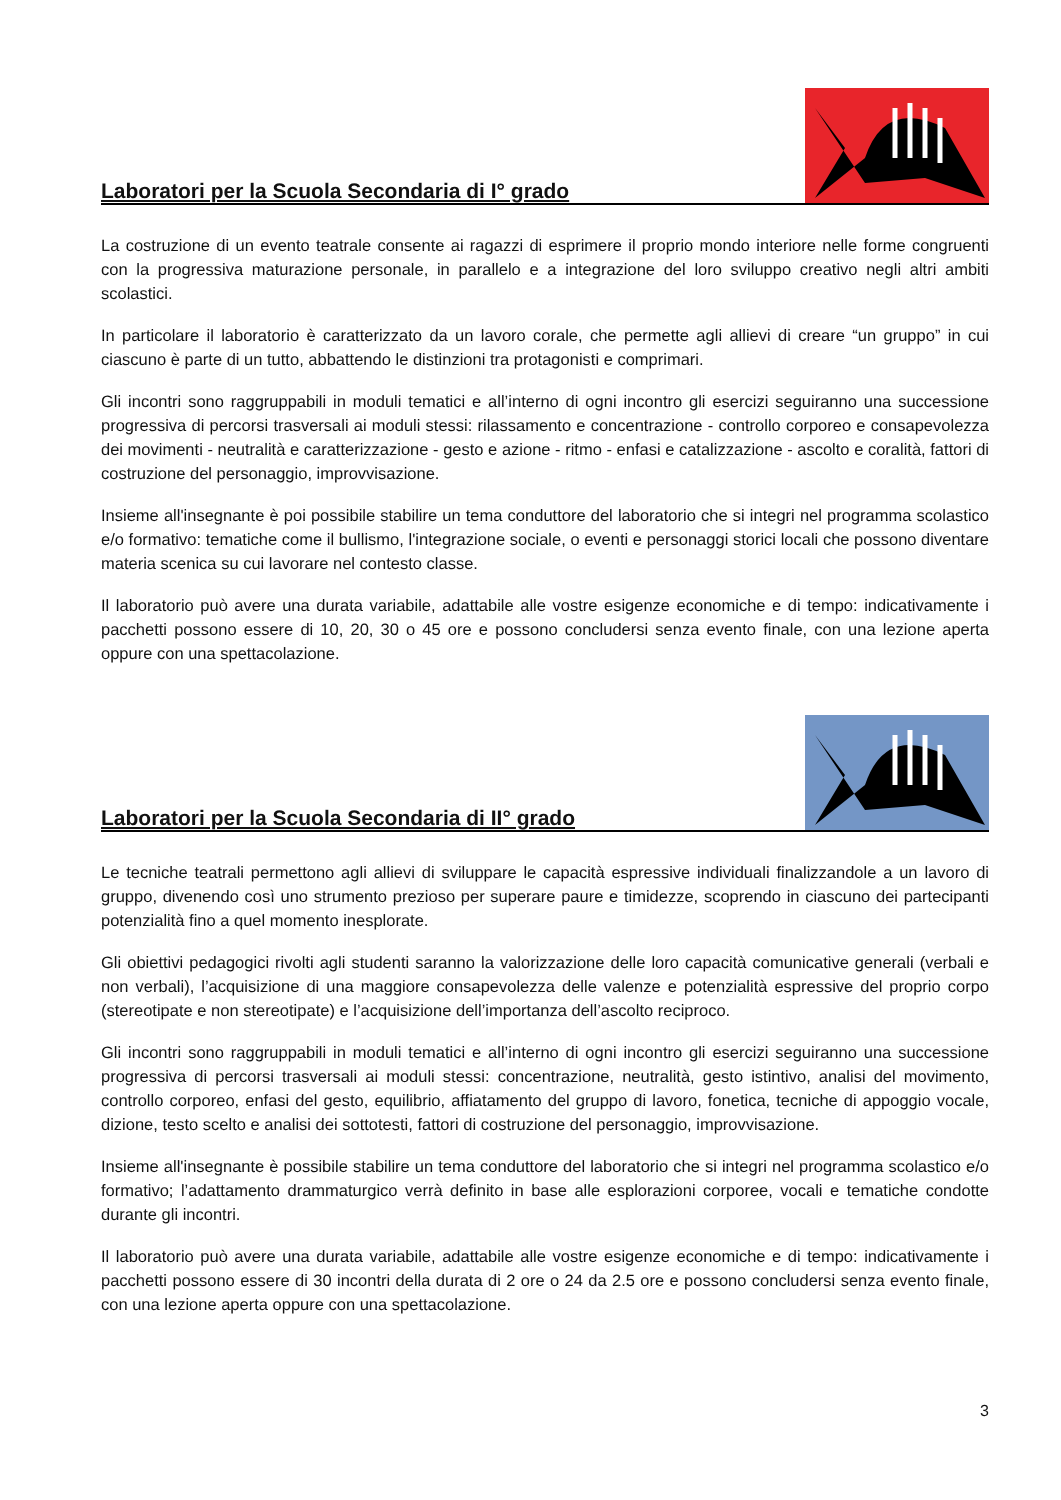Laboratori per la Scuola Secondaria di I° grado
La costruzione di un evento teatrale consente ai ragazzi di esprimere il proprio mondo interiore nelle forme congruenti con la progressiva maturazione personale, in parallelo e a integrazione del loro sviluppo creativo negli altri ambiti scolastici.
In particolare il laboratorio è caratterizzato da un lavoro corale, che permette agli allievi di creare “un gruppo” in cui ciascuno è parte di un tutto, abbattendo le distinzioni tra protagonisti e comprimari.
Gli incontri sono raggruppabili in moduli tematici e all’interno di ogni incontro gli esercizi seguiranno una successione progressiva di percorsi trasversali ai moduli stessi: rilassamento e concentrazione - controllo corporeo e consapevolezza dei movimenti - neutralità e caratterizzazione - gesto e azione - ritmo - enfasi e catalizzazione - ascolto e coralità, fattori di costruzione del personaggio, improvvisazione.
Insieme all'insegnante è poi possibile stabilire un tema conduttore del laboratorio che si integri nel programma scolastico e/o formativo: tematiche come il bullismo, l'integrazione sociale, o eventi e personaggi storici locali che possono diventare materia scenica su cui lavorare nel contesto classe.
Il laboratorio può avere una durata variabile, adattabile alle vostre esigenze economiche e di tempo: indicativamente i pacchetti possono essere di 10, 20, 30 o 45 ore e possono concludersi senza evento finale, con una lezione aperta oppure con una spettacolazione.
Laboratori per la Scuola Secondaria di II° grado
Le tecniche teatrali permettono agli allievi di sviluppare le capacità espressive individuali finalizzandole a un lavoro di gruppo, divenendo così uno strumento prezioso per superare paure e timidezze, scoprendo in ciascuno dei partecipanti potenzialità fino a quel momento inesplorate.
Gli obiettivi pedagogici rivolti agli studenti saranno la valorizzazione delle loro capacità comunicative generali (verbali e non verbali), l’acquisizione di una maggiore consapevolezza delle valenze e potenzialità espressive del proprio corpo (stereotipate e non stereotipate) e l’acquisizione dell’importanza dell’ascolto reciproco.
Gli incontri sono raggruppabili in moduli tematici e all’interno di ogni incontro gli esercizi seguiranno una successione progressiva di percorsi trasversali ai moduli stessi: concentrazione, neutralità, gesto istintivo, analisi del movimento, controllo corporeo, enfasi del gesto, equilibrio, affiatamento del gruppo di lavoro, fonetica, tecniche di appoggio vocale, dizione, testo scelto e analisi dei sottotesti, fattori di costruzione del personaggio, improvvisazione.
Insieme all'insegnante è possibile stabilire un tema conduttore del laboratorio che si integri nel programma scolastico e/o formativo; l’adattamento drammaturgico verrà definito in base alle esplorazioni corporee, vocali e tematiche condotte durante gli incontri.
Il laboratorio può avere una durata variabile, adattabile alle vostre esigenze economiche e di tempo: indicativamente i pacchetti possono essere di 30 incontri della durata di 2 ore o 24 da 2.5 ore e possono concludersi senza evento finale, con una lezione aperta oppure con una spettacolazione.
3